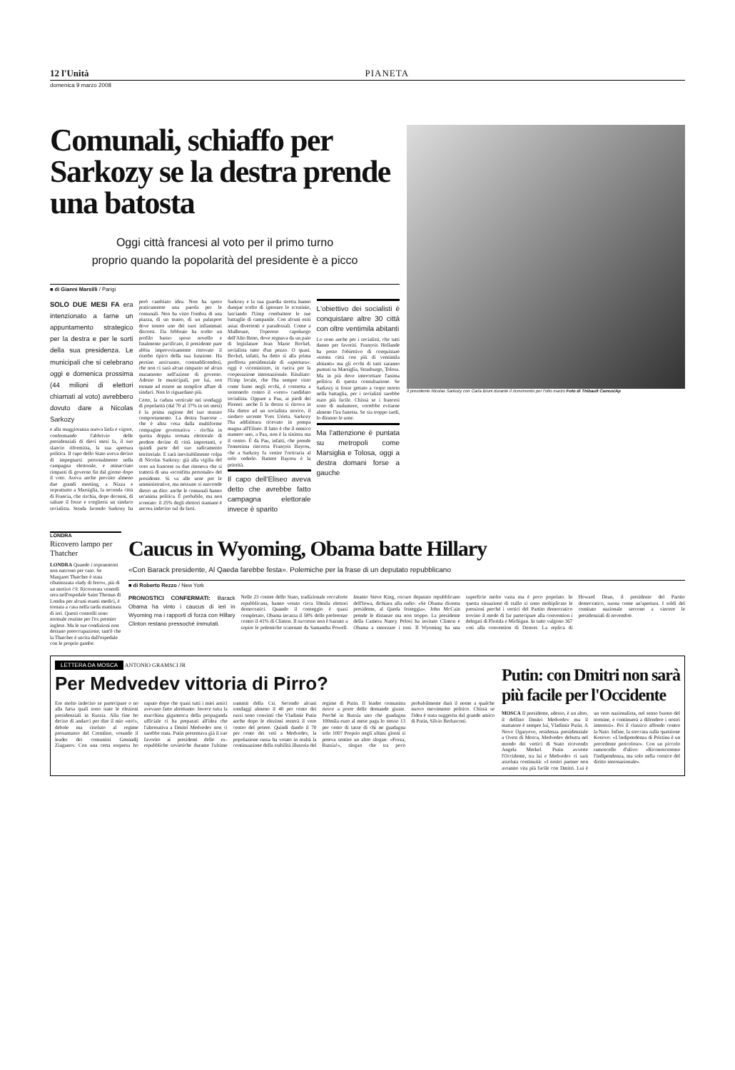12 l'Unità PIANETA
domenica 9 marzo 2008
Comunali, schiaffo per Sarkozy se la destra prende una batosta
Oggi città francesi al voto per il primo turno
proprio quando la popolarità del presidente è a picco
■ di Gianni Marsilli / Parigi
SOLO DUE MESI FA era intenzionato a farne un appuntamento strategico per la destra e per le sorti della sua presidenza. Le municipali che si celebrano oggi e domenica prossima (44 milioni di elettori chiamati al voto) avrebbero dovuto dare a Nicolas Sarkozy
e alla maggioranza nuova linfa e vigore, confermando l'abbrivio delle presidenziali di dieci mesi fa, il suo slancio riformista, la sua apertura politica. Il capo dello Stato aveva deciso di impegnarsi personalmente nella campagna elettorale, e minacciato rimpasti di governo fin dal giorno dopo il voto. Aveva anche previsto almeno due grandi meeting, a Nizza e soprattutto a Marsiglia, la seconda città di Francia, che rischia, dopo decenni, di saltare il fosso e scegliersi un sindaco socialista. Strada facendo Sarkozy ha però cambiato idea. Non ha speso praticamente una parola per le comunali. Non ha visto l'ombra di una piazza, di un teatro, di un palasport dove tenere uno dei suoi infiammati discorsi. Da febbraio ha scelto un profilo basso: sposo novello e finalmente pacificato, il presidente pare abbia improvvisamente ritrovato il riserbo tipico della sua funzione. Ha persino assicurato, contraddicendosi, che non ci sarà alcun rimpasto né alcun mutamento nell'azione di governo. Adesso le municipali, per lui, son tornate ad essere un semplice affare di sindaci. Non lo riguardano più.
Certo, la caduta verticale nei sondaggi di popolarità (dal 70 al 37% in sei mesi) è la prima ragione del suo mutato comportamento. La destra francese - che è altra cosa dalla multiforme compagine governativa - rischia in questa doppia tornata elettorale di perdere decine di città importanti, e quindi parte del suo radicamento territoriale. E sarà inevitabilmente colpa di Nicolas Sarkozy: già alla vigilia del voto un francese su due riteneva che si tratterà di una «sconfitta personale» del presidente. Si va alle urne per le amministrative, ma nessuno si nasconde dietro un dito: anche le comunali hanno un'anima politica. È probabile, ma non scontato: il 25% degli elettori stamane è ancora indeciso sul da farsi.
Sarkozy e la sua guardia stretta hanno dunque scelto di ignorare lo scrutinio, lasciando l'Ump combattere le sue battaglie di campanile. Con alcuni esiti assai divertenti e paradossali. Come a Mulhouse, l'operoso capoluogo dell'Alto Reno, dove regnava da un paio di legislature Jean Marie Bockel, socialista tutto d'un pezzo. O quasi. Bockel, infatti, ha detto sì alla prima profferta presidenziale di «apertura»: oggi è viceministro, in carica per la cooperazione internazionale. Risultato: l'Ump locale, che l'ha sempre visto come fumo negli occhi, è costretta a sostenerlo contro il «vero» candidato socialista. Oppure a Pau, ai piedi dei Pirenei: anche lì la destra si ritrova in fila dietro ad un socialista storico, il sindaco uscente Yves Urieta. Sarkozy l'ha addirittura ricevuto in pompa magna all'Eliseo. Il fatto è che il nemico numero uno, a Pau, non è la sinistra ma il centro. È da Pau, infatti, che prende l'ennesima rincorsa François Bayrou, che a Sarkozy fa venire l'orticaria al solo vederlo. Battere Bayrou è la priorità.
Il capo dell'Eliseo aveva detto che avrebbe fatto campagna elettorale invece è sparito
L'obiettivo dei socialisti è conquistare altre 30 città con oltre ventimila abitanti
Lo sono anche per i socialisti, che tutti danno per favoriti. François Hollande ha posto l'obiettivo di conquistare «trenta città con più di ventimila abitanti» ma gli occhi di tutti saranno puntati su Marsiglia, Strasburgo, Tolosa. Ma in più deve intercettare l'anima politica di questa consultazione. Se Sarkozy si fosse gettato a corpo morto nella battaglia, per i socialisti sarebbe stato più facile. Chissà se i francesi sono di malumore, vorrebbe evitarne almeno l'ira funesta. Se sia troppo tardi, lo diranno le urne.
Ma l'attenzione è puntata su metropoli come Marsiglia e Tolosa, oggi a destra domani forse a gauche
Il presidente Nicolas Sarkozy con Carla Bruni durante il ricevimento per l'otto marzo Foto di Thibault Camus/Ap
LONDRA
Ricovero lampo per Thatcher
LONDRA Quando i soprannomi non nascono per caso. Se Margaret Thatcher è stata ribattezzata «lady di ferro», più di un motivo c'è. Ricoverata venerdì sera nell'ospedale Saint Thomas di Londra per alcuni esami medici, è tornata a casa nella tarda mattinata di ieri. Questi controlli sono normale routine per l'ex premier inglese. Ma le sue condizioni non destano preoccupazione, tant'è che la Thatcher è uscita dall'ospedale con le proprie gambe.
Caucus in Wyoming, Obama batte Hillary
«Con Barack presidente, Al Qaeda farebbe festa». Polemiche per la frase di un deputato repubblicano
■ di Roberto Rezzo / New York
PRONOSTICI CONFERMATI: Barack Obama ha vinto i caucus di ieri in Wyoming ma i rapporti di forza con Hillary Clinton restano pressoché immutati.
Nelle 23 contee dello Stato, tradizionale roccaforte repubblicana, hanno votato circa 59mila elettori democratici. Quando il conteggio è quasi completato, Obama incassa il 58% delle preferenze contro il 41% di Clinton. Il successo non è bastato a sopire le polemiche scatenate da Samantha Powell. Intanto Steve King, oscuro deputato repubblicano dell'Iowa, dichiara alla radio: «Se Obama diventa presidente, al Qaeda festeggia». John McCain prende le distanze ma non troppo. La presidente della Camera Nancy Pelosi ha invitato Clinton e Obama a smorzare i toni. Il Wyoming ha una superficie molto vasta ma è poco popolato. In questa situazione di stallo si sono moltiplicate le pressioni perché i vertici del Partito democratico trovino il modo di far partecipare alla convention i delegati di Florida e Michigan. In tutto valgono 367 voti alla convention di Denver. La replica di Howard Dean, il presidente del Partito democratico, suona come un'apertura. I soldi del comitato nazionale servono a vincere le presidenziali di novembre.
LETTERA DA MOSCA
ANTONIO GRAMSCI JR
Per Medvedev vittoria di Pirro?
Ero molto indeciso se partecipare o no alla farsa quali sono state le elezioni presidenziali in Russia. Alla fine ho deciso di andarci per dire il mio «no!», debole ma risoluto al regime presuntuoso del Cremlino, votando il leader dei comunisti Gennadij Ziuganov. Con una certa sorpresa ho saputo dopo che quasi tutti i miei amici avevano fatto altrettanto. Invece tutta la macchina gigantesca della propaganda ufficiale ci ha preparati all'idea che l'alternativa a Dmitri Medvedev non ci sarebbe stata. Putin presentava già il suo favorito ai presidenti delle ex-repubbliche sovietiche durante l'ultimo summit della Csi. Secondo alcuni sondaggi almeno il 40 per cento dei russi sono convinti che Vladimir Putin anche dopo le elezioni resterà il vero centro del potere. Quindi dando il 70 per cento dei voti a Medvedev, la popolazione russa ha votato in realtà la continuazione della stabilità illusoria del regime di Putin. Il leader comunista riesce a porre delle domande giuste. Perché in Russia uno che guadagna 100mila euro al mese paga lo stesso 13 per cento di tasse di chi ne guadagna solo 100? Proprio negli ultimi giorni si poteva sentire un altro slogan: «Forza, Russia!», slogan che tra poco probabilmente darà il nome a qualche nuovo movimento politico. Chissà se l'idea è stata suggerita dal grande amico di Putin, Silvio Berlusconi.
Putin: con Dmitri non sarà più facile per l'Occidente
MOSCA Il presidente, adesso, è un altro, il delfino Dmitri Medvedev ma il mattatore è sempre lui, Vladimir Putin. A Novo Ogaryevo, residenza presidenziale a Ovest di Mosca, Medvedev debutta nel mondo dei vertici di Stato ricevendo Angela Merkel. Putin avverte l'Occidente, tra lui e Medvedev ci sarà assoluta continuità: «I nostri partner non avranno vita più facile con Dmitri. Lui è un vero nazionalista, nel senso buono del termine, e continuerà a difendere i nostri interessi». Poi il classico affondo contro la Nato. Infine, la stoccata sulla questione Kosovo: «L'indipendenza di Pristina è un precedente pericoloso». Con un piccolo ramoscello d'ulivo: «Riconosceremo l'indipendenza, ma solo nella cornice del diritto internazionale».